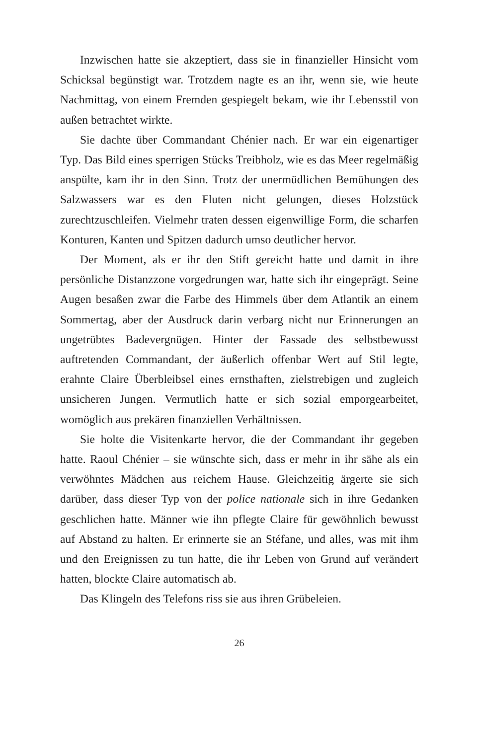Inzwischen hatte sie akzeptiert, dass sie in finanzieller Hinsicht vom Schicksal begünstigt war. Trotzdem nagte es an ihr, wenn sie, wie heute Nachmittag, von einem Fremden gespiegelt bekam, wie ihr Lebensstil von außen betrachtet wirkte.
Sie dachte über Commandant Chénier nach. Er war ein eigenartiger Typ. Das Bild eines sperrigen Stücks Treibholz, wie es das Meer regelmäßig anspülte, kam ihr in den Sinn. Trotz der unermüdlichen Bemühungen des Salzwassers war es den Fluten nicht gelungen, dieses Holzstück zurechtzuschleifen. Vielmehr traten dessen eigenwillige Form, die scharfen Konturen, Kanten und Spitzen dadurch umso deutlicher hervor.
Der Moment, als er ihr den Stift gereicht hatte und damit in ihre persönliche Distanzzone vorgedrungen war, hatte sich ihr eingeprägt. Seine Augen besaßen zwar die Farbe des Himmels über dem Atlantik an einem Sommertag, aber der Ausdruck darin verbarg nicht nur Erinnerungen an ungetrübtes Badevergnügen. Hinter der Fassade des selbstbewusst auftretenden Commandant, der äußerlich offenbar Wert auf Stil legte, erahnte Claire Überbleibsel eines ernsthaften, zielstrebigen und zugleich unsicheren Jungen. Vermutlich hatte er sich sozial emporgearbeitet, womöglich aus prekären finanziellen Verhältnissen.
Sie holte die Visitenkarte hervor, die der Commandant ihr gegeben hatte. Raoul Chénier – sie wünschte sich, dass er mehr in ihr sähe als ein verwöhntes Mädchen aus reichem Hause. Gleichzeitig ärgerte sie sich darüber, dass dieser Typ von der police nationale sich in ihre Gedanken geschlichen hatte. Männer wie ihn pflegte Claire für gewöhnlich bewusst auf Abstand zu halten. Er erinnerte sie an Stéfane, und alles, was mit ihm und den Ereignissen zu tun hatte, die ihr Leben von Grund auf verändert hatten, blockte Claire automatisch ab.
Das Klingeln des Telefons riss sie aus ihren Grübeleien.
26